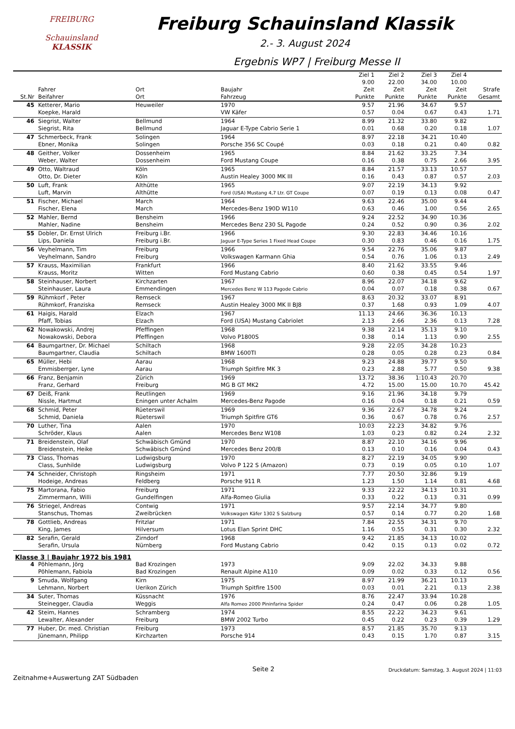FREIBURG
Schauinsland
KLASSIK
Freiburg Schauinsland Klassik
2.- 3. August 2024
Ergebnis WP7 | Freiburg Messe II
| St.Nr | Fahrer Beifahrer | Ort Ort | Baujahr Fahrzeug | Ziel 1 9.00 Zeit Punkte | Ziel 2 22.00 Zeit Punkte | Ziel 3 34.00 Zeit Punkte | Ziel 4 10.00 Zeit Punkte | Strafe Gesamt |
| --- | --- | --- | --- | --- | --- | --- | --- | --- |
| 45 | Ketterer, Mario Koepke, Harald | Heuweiler | 1970 VW Käfer | 9.57 0.57 | 21.96 0.04 | 34.67 0.67 | 9.57 0.43 | 1.71 |
| 46 | Siegrist, Walter Siegrist, Rita | Bellmund Bellmund | 1964 Jaguar E-Type Cabrio Serie 1 | 8.99 0.01 | 21.32 0.68 | 33.80 0.20 | 9.82 0.18 | 1.07 |
| 47 | Schmerbeck, Frank Ebner, Monika | Solingen Solingen | 1964 Porsche 356 SC Coupé | 8.97 0.03 | 22.18 0.18 | 34.21 0.21 | 10.40 0.40 | 0.82 |
| 48 | Geither, Volker Weber, Walter | Dossenheim Dossenheim | 1965 Ford Mustang Coupe | 8.84 0.16 | 21.62 0.38 | 33.25 0.75 | 7.34 2.66 | 3.95 |
| 49 | Otto, Waltraud Otto, Dr. Dieter | Köln Köln | 1965 Austin Healey 3000 MK III | 8.84 0.16 | 21.57 0.43 | 33.13 0.87 | 10.57 0.57 | 2.03 |
| 50 | Luft, Frank Luft, Marvin | Althütte Althütte | 1965 Ford (USA) Mustang 4,7 Ltr. GT Coupe | 9.07 0.07 | 22.19 0.19 | 34.13 0.13 | 9.92 0.08 | 0.47 |
| 51 | Fischer, Michael Fischer, Elena | March March | 1964 Mercedes-Benz 190D W110 | 9.63 0.63 | 22.46 0.46 | 35.00 1.00 | 9.44 0.56 | 2.65 |
| 52 | Mahler, Bernd Mahler, Nadine | Bensheim Bensheim | 1966 Mercedes Benz 230 SL Pagode | 9.24 0.24 | 22.52 0.52 | 34.90 0.90 | 10.36 0.36 | 2.02 |
| 55 | Dobler, Dr. Ernst Ulrich Lips, Daniela | Freiburg i.Br. Freiburg i.Br. | 1966 Jaguar E-Type Series 1 Fixed Head Coupe | 9.30 0.30 | 22.83 0.83 | 34.46 0.46 | 10.16 0.16 | 1.75 |
| 56 | Veyhelmann, Tim Veyhelmann, Sandro | Freiburg Freiburg | 1966 Volkswagen Karmann Ghia | 9.54 0.54 | 22.76 0.76 | 35.06 1.06 | 9.87 0.13 | 2.49 |
| 57 | Krauss, Maximilian Krauss, Moritz | Frankfurt Witten | 1966 Ford Mustang Cabrio | 8.40 0.60 | 21.62 0.38 | 33.55 0.45 | 9.46 0.54 | 1.97 |
| 58 | Steinhauser, Norbert Steinhauser, Laura | Kirchzarten Emmendingen | 1967 Mercedes Benz W 113 Pagode Cabrio | 8.96 0.04 | 22.07 0.07 | 34.18 0.18 | 9.62 0.38 | 0.67 |
| 59 | Rühmkorf , Peter Rühmkorf, Franziska | Remseck Remseck | 1967 Austin Healey 3000 MK II BJ8 | 8.63 0.37 | 20.32 1.68 | 33.07 0.93 | 8.91 1.09 | 4.07 |
| 61 | Haigis, Harald Pfaff, Tobias | Elzach Elzach | 1967 Ford (USA) Mustang Cabriolet | 11.13 2.13 | 24.66 2.66 | 36.36 2.36 | 10.13 0.13 | 7.28 |
| 62 | Nowakowski, Andrej Nowakowski, Debora | Pfeffingen Pfeffingen | 1968 Volvo P1800S | 9.38 0.38 | 22.14 0.14 | 35.13 1.13 | 9.10 0.90 | 2.55 |
| 64 | Baumgartner, Dr. Michael Baumgartner, Claudia | Schiltach Schiltach | 1968 BMW 1600TI | 9.28 0.28 | 22.05 0.05 | 34.28 0.28 | 10.23 0.23 | 0.84 |
| 65 | Müller, Hebi Emmisberrger, Lyne | Aarau Aarau | 1968 Triumph Spitfire MK 3 | 9.23 0.23 | 24.88 2.88 | 39.77 5.77 | 9.50 0.50 | 9.38 |
| 66 | Franz, Benjamin Franz, Gerhard | Zürich Freiburg | 1969 MG B GT MK2 | 13.72 4.72 | 38.36 15.00 | 1:10.43 15.00 | 20.70 10.70 | 45.42 |
| 67 | Deiß, Frank Nissle, Hartmut | Reutlingen Eningen unter Achalm | 1969 Mercedes-Benz Pagode | 9.16 0.16 | 21.96 0.04 | 34.18 0.18 | 9.79 0.21 | 0.59 |
| 68 | Schmid, Peter Schmid, Daniela | Rüeterswil Rüeterswil | 1969 Triumph Spitfire GT6 | 9.36 0.36 | 22.67 0.67 | 34.78 0.78 | 9.24 0.76 | 2.57 |
| 70 | Luther, Tina Schröder, Klaus | Aalen Aalen | 1970 Mercedes Benz W108 | 10.03 1.03 | 22.23 0.23 | 34.82 0.82 | 9.76 0.24 | 2.32 |
| 71 | Breidenstein, Olaf Breidenstein, Heike | Schwäbisch Gmünd Schwäbisch Gmünd | 1970 Mercedes Benz 200/8 | 8.87 0.13 | 22.10 0.10 | 34.16 0.16 | 9.96 0.04 | 0.43 |
| 73 | Class, Thomas Class, Sunhilde | Ludwigsburg Ludwigsburg | 1970 Volvo P 122 S (Amazon) | 8.27 0.73 | 22.19 0.19 | 34.05 0.05 | 9.90 0.10 | 1.07 |
| 74 | Schneider, Christoph Hodeige, Andreas | Ringsheim Feldberg | 1971 Porsche 911 R | 7.77 1.23 | 20.50 1.50 | 32.86 1.14 | 9.19 0.81 | 4.68 |
| 75 | Martorana, Fabio Zimmermann, Willi | Freiburg Gundelfingen | 1971 Alfa-Romeo Giulia | 9.33 0.33 | 22.22 0.22 | 34.13 0.13 | 10.31 0.31 | 0.99 |
| 76 | Striegel, Andreas Stanschus, Thomas | Contwig Zweibrücken | 1971 Volkswagen Käfer 1302 S Salzburg | 9.57 0.57 | 22.14 0.14 | 34.77 0.77 | 9.80 0.20 | 1.68 |
| 78 | Gottlieb, Andreas King, James | Fritzlar Hilversum | 1971 Lotus Elan Sprint DHC | 7.84 1.16 | 22.55 0.55 | 34.31 0.31 | 9.70 0.30 | 2.32 |
| 82 | Serafin, Gerald Serafin, Ursula | Zirndorf Nürnberg | 1968 Ford Mustang Cabrio | 9.42 0.42 | 21.85 0.15 | 34.13 0.13 | 10.02 0.02 | 0.72 |
| Klasse 3 / Baujahr 1972 bis 1981 | | | | | | | | |
| 4 | Pöhlemann, Jörg Pöhlemann, Fabiola | Bad Krozingen Bad Krozingen | 1973 Renault Alpine A110 | 9.09 0.09 | 22.02 0.02 | 34.33 0.33 | 9.88 0.12 | 0.56 |
| 9 | Smuda, Wolfgang Lehmann, Norbert | Kirn Uerikon Zürich | 1975 Triumph Spitfire 1500 | 8.97 0.03 | 21.99 0.01 | 36.21 2.21 | 10.13 0.13 | 2.38 |
| 34 | Suter, Thomas Steinegger, Claudia | Küssnacht Weggis | 1976 Alfa Romeo 2000 Pininfarina Spider | 8.76 0.24 | 22.47 0.47 | 33.94 0.06 | 10.28 0.28 | 1.05 |
| 42 | Steim, Hannes Lewalter, Alexander | Schramberg Freiburg | 1974 BMW 2002 Turbo | 8.55 0.45 | 22.22 0.22 | 34.23 0.23 | 9.61 0.39 | 1.29 |
| 77 | Huber, Dr. med. Christian Jünemann, Philipp | Freiburg Kirchzarten | 1973 Porsche 914 | 8.57 0.43 | 21.85 0.15 | 35.70 1.70 | 9.13 0.87 | 3.15 |
Zeitnahme+Auswertung ZAT Südbaden
Seite 2
Druckdatum: Samstag, 3. August 2024 | 11:03